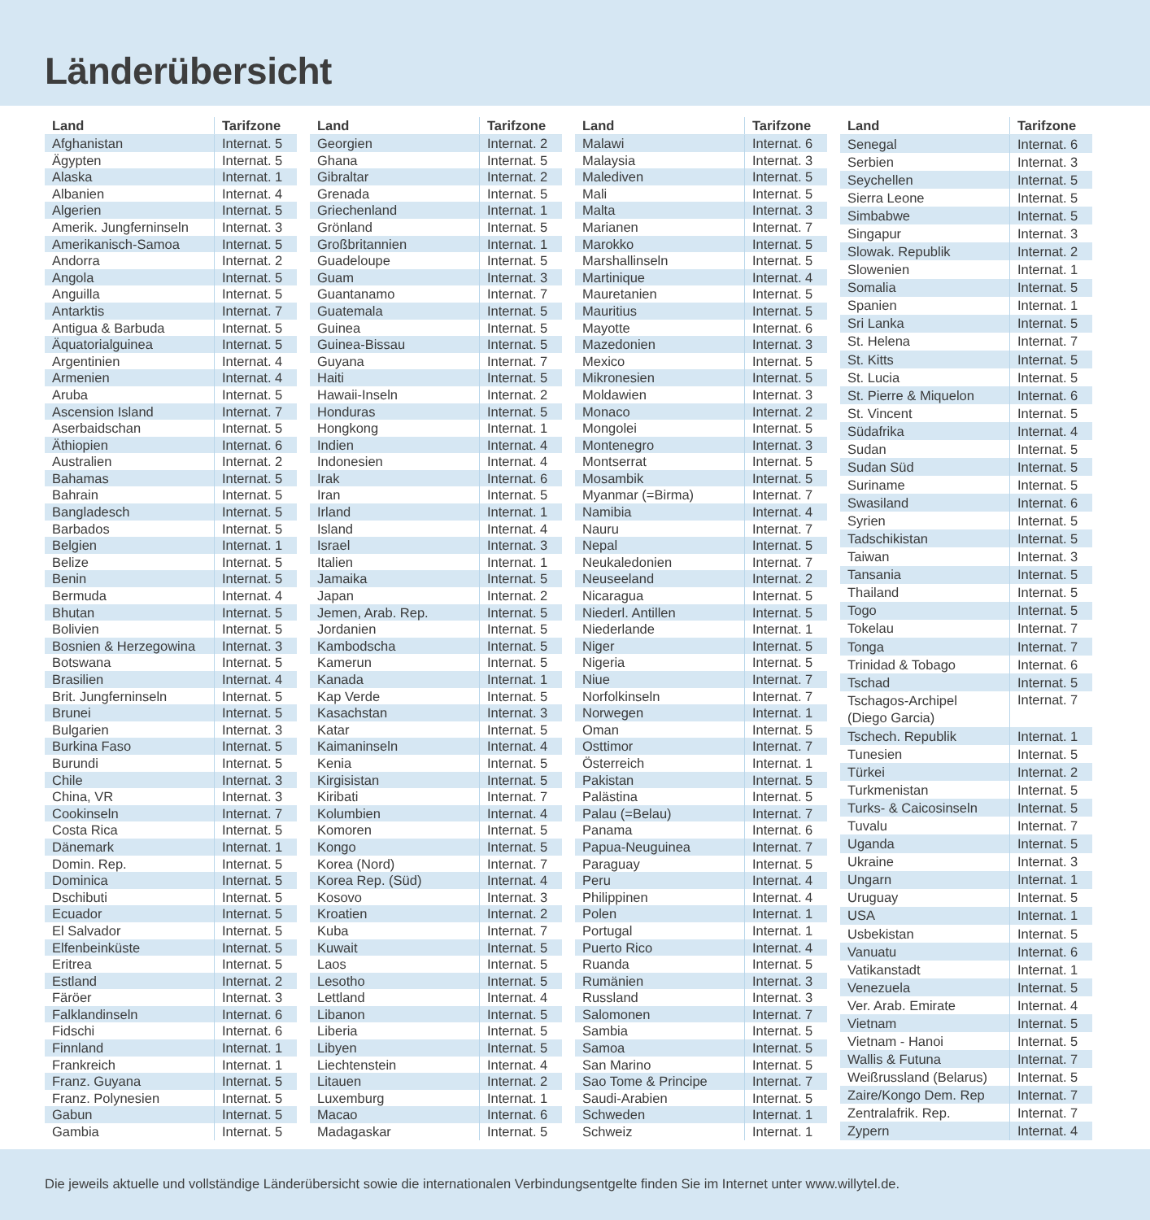Länderübersicht
| Land | Tarifzone |
| --- | --- |
| Afghanistan | Internat. 5 |
| Ägypten | Internat. 5 |
| Alaska | Internat. 1 |
| Albanien | Internat. 4 |
| Algerien | Internat. 5 |
| Amerik. Jungferninseln | Internat. 3 |
| Amerikanisch-Samoa | Internat. 5 |
| Andorra | Internat. 2 |
| Angola | Internat. 5 |
| Anguilla | Internat. 5 |
| Antarktis | Internat. 7 |
| Antigua & Barbuda | Internat. 5 |
| Äquatorialguinea | Internat. 5 |
| Argentinien | Internat. 4 |
| Armenien | Internat. 4 |
| Aruba | Internat. 5 |
| Ascension Island | Internat. 7 |
| Aserbaidschan | Internat. 5 |
| Äthiopien | Internat. 6 |
| Australien | Internat. 2 |
| Bahamas | Internat. 5 |
| Bahrain | Internat. 5 |
| Bangladesch | Internat. 5 |
| Barbados | Internat. 5 |
| Belgien | Internat. 1 |
| Belize | Internat. 5 |
| Benin | Internat. 5 |
| Bermuda | Internat. 4 |
| Bhutan | Internat. 5 |
| Bolivien | Internat. 5 |
| Bosnien & Herzegowina | Internat. 3 |
| Botswana | Internat. 5 |
| Brasilien | Internat. 4 |
| Brit. Jungferninseln | Internat. 5 |
| Brunei | Internat. 5 |
| Bulgarien | Internat. 3 |
| Burkina Faso | Internat. 5 |
| Burundi | Internat. 5 |
| Chile | Internat. 3 |
| China, VR | Internat. 3 |
| Cookinseln | Internat. 7 |
| Costa Rica | Internat. 5 |
| Dänemark | Internat. 1 |
| Domin. Rep. | Internat. 5 |
| Dominica | Internat. 5 |
| Dschibuti | Internat. 5 |
| Ecuador | Internat. 5 |
| El Salvador | Internat. 5 |
| Elfenbeinküste | Internat. 5 |
| Eritrea | Internat. 5 |
| Estland | Internat. 2 |
| Färöer | Internat. 3 |
| Falklandinseln | Internat. 6 |
| Fidschi | Internat. 6 |
| Finnland | Internat. 1 |
| Frankreich | Internat. 1 |
| Franz. Guyana | Internat. 5 |
| Franz. Polynesien | Internat. 5 |
| Gabun | Internat. 5 |
| Gambia | Internat. 5 |
| Land | Tarifzone |
| --- | --- |
| Georgien | Internat. 2 |
| Ghana | Internat. 5 |
| Gibraltar | Internat. 2 |
| Grenada | Internat. 5 |
| Griechenland | Internat. 1 |
| Grönland | Internat. 5 |
| Großbritannien | Internat. 1 |
| Guadeloupe | Internat. 5 |
| Guam | Internat. 3 |
| Guantanamo | Internat. 7 |
| Guatemala | Internat. 5 |
| Guinea | Internat. 5 |
| Guinea-Bissau | Internat. 5 |
| Guyana | Internat. 7 |
| Haiti | Internat. 5 |
| Hawaii-Inseln | Internat. 2 |
| Honduras | Internat. 5 |
| Hongkong | Internat. 1 |
| Indien | Internat. 4 |
| Indonesien | Internat. 4 |
| Irak | Internat. 6 |
| Iran | Internat. 5 |
| Irland | Internat. 1 |
| Island | Internat. 4 |
| Israel | Internat. 3 |
| Italien | Internat. 1 |
| Jamaika | Internat. 5 |
| Japan | Internat. 2 |
| Jemen, Arab. Rep. | Internat. 5 |
| Jordanien | Internat. 5 |
| Kambodscha | Internat. 5 |
| Kamerun | Internat. 5 |
| Kanada | Internat. 1 |
| Kap Verde | Internat. 5 |
| Kasachstan | Internat. 3 |
| Katar | Internat. 5 |
| Kaimaninseln | Internat. 4 |
| Kenia | Internat. 5 |
| Kirgisistan | Internat. 5 |
| Kiribati | Internat. 7 |
| Kolumbien | Internat. 4 |
| Komoren | Internat. 5 |
| Kongo | Internat. 5 |
| Korea (Nord) | Internat. 7 |
| Korea Rep. (Süd) | Internat. 4 |
| Kosovo | Internat. 3 |
| Kroatien | Internat. 2 |
| Kuba | Internat. 7 |
| Kuwait | Internat. 5 |
| Laos | Internat. 5 |
| Lesotho | Internat. 5 |
| Lettland | Internat. 4 |
| Libanon | Internat. 5 |
| Liberia | Internat. 5 |
| Libyen | Internat. 5 |
| Liechtenstein | Internat. 4 |
| Litauen | Internat. 2 |
| Luxemburg | Internat. 1 |
| Macao | Internat. 6 |
| Madagaskar | Internat. 5 |
| Land | Tarifzone |
| --- | --- |
| Malawi | Internat. 6 |
| Malaysia | Internat. 3 |
| Malediven | Internat. 5 |
| Mali | Internat. 5 |
| Malta | Internat. 3 |
| Marianen | Internat. 7 |
| Marokko | Internat. 5 |
| Marshallinseln | Internat. 5 |
| Martinique | Internat. 4 |
| Mauretanien | Internat. 5 |
| Mauritius | Internat. 5 |
| Mayotte | Internat. 6 |
| Mazedonien | Internat. 3 |
| Mexico | Internat. 5 |
| Mikronesien | Internat. 5 |
| Moldawien | Internat. 3 |
| Monaco | Internat. 2 |
| Mongolei | Internat. 5 |
| Montenegro | Internat. 3 |
| Montserrat | Internat. 5 |
| Mosambik | Internat. 5 |
| Myanmar (=Birma) | Internat. 7 |
| Namibia | Internat. 4 |
| Nauru | Internat. 7 |
| Nepal | Internat. 5 |
| Neukaledonien | Internat. 7 |
| Neuseeland | Internat. 2 |
| Nicaragua | Internat. 5 |
| Niederl. Antillen | Internat. 5 |
| Niederlande | Internat. 1 |
| Niger | Internat. 5 |
| Nigeria | Internat. 5 |
| Niue | Internat. 7 |
| Norfolkinseln | Internat. 7 |
| Norwegen | Internat. 1 |
| Oman | Internat. 5 |
| Osttimor | Internat. 7 |
| Österreich | Internat. 1 |
| Pakistan | Internat. 5 |
| Palästina | Internat. 5 |
| Palau (=Belau) | Internat. 7 |
| Panama | Internat. 6 |
| Papua-Neuguinea | Internat. 7 |
| Paraguay | Internat. 5 |
| Peru | Internat. 4 |
| Philippinen | Internat. 4 |
| Polen | Internat. 1 |
| Portugal | Internat. 1 |
| Puerto Rico | Internat. 4 |
| Ruanda | Internat. 5 |
| Rumänien | Internat. 3 |
| Russland | Internat. 3 |
| Salomonen | Internat. 7 |
| Sambia | Internat. 5 |
| Samoa | Internat. 5 |
| San Marino | Internat. 5 |
| Sao Tome & Principe | Internat. 7 |
| Saudi-Arabien | Internat. 5 |
| Schweden | Internat. 1 |
| Schweiz | Internat. 1 |
| Land | Tarifzone |
| --- | --- |
| Senegal | Internat. 6 |
| Serbien | Internat. 3 |
| Seychellen | Internat. 5 |
| Sierra Leone | Internat. 5 |
| Simbabwe | Internat. 5 |
| Singapur | Internat. 3 |
| Slowak. Republik | Internat. 2 |
| Slowenien | Internat. 1 |
| Somalia | Internat. 5 |
| Spanien | Internat. 1 |
| Sri Lanka | Internat. 5 |
| St. Helena | Internat. 7 |
| St. Kitts | Internat. 5 |
| St. Lucia | Internat. 5 |
| St. Pierre & Miquelon | Internat. 6 |
| St. Vincent | Internat. 5 |
| Südafrika | Internat. 4 |
| Sudan | Internat. 5 |
| Sudan Süd | Internat. 5 |
| Suriname | Internat. 5 |
| Swasiland | Internat. 6 |
| Syrien | Internat. 5 |
| Tadschikistan | Internat. 5 |
| Taiwan | Internat. 3 |
| Tansania | Internat. 5 |
| Thailand | Internat. 5 |
| Togo | Internat. 5 |
| Tokelau | Internat. 7 |
| Tonga | Internat. 7 |
| Trinidad & Tobago | Internat. 6 |
| Tschad | Internat. 5 |
| Tschagos-Archipel (Diego Garcia) | Internat. 7 |
| Tschech. Republik | Internat. 1 |
| Tunesien | Internat. 5 |
| Türkei | Internat. 2 |
| Turkmenistan | Internat. 5 |
| Turks- & Caicosinseln | Internat. 5 |
| Tuvalu | Internat. 7 |
| Uganda | Internat. 5 |
| Ukraine | Internat. 3 |
| Ungarn | Internat. 1 |
| Uruguay | Internat. 5 |
| USA | Internat. 1 |
| Usbekistan | Internat. 5 |
| Vanuatu | Internat. 6 |
| Vatikanstadt | Internat. 1 |
| Venezuela | Internat. 5 |
| Ver. Arab. Emirate | Internat. 4 |
| Vietnam | Internat. 5 |
| Vietnam - Hanoi | Internat. 5 |
| Wallis & Futuna | Internat. 7 |
| Weißrussland (Belarus) | Internat. 5 |
| Zaire/Kongo Dem. Rep | Internat. 7 |
| Zentralafrik. Rep. | Internat. 7 |
| Zypern | Internat. 4 |
Die jeweils aktuelle und vollständige Länderübersicht sowie die internationalen Verbindungsentgelte finden Sie im Internet unter www.willytel.de.